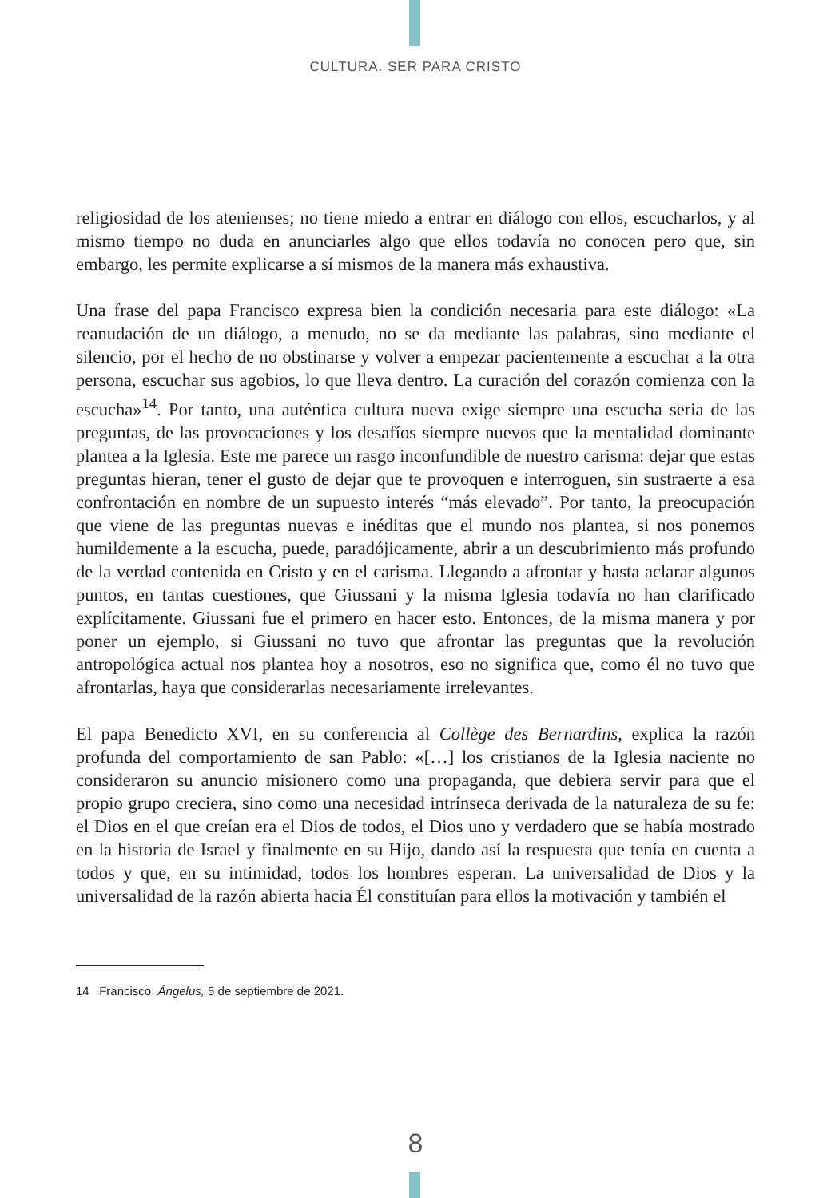CULTURA. SER PARA CRISTO
religiosidad de los atenienses; no tiene miedo a entrar en diálogo con ellos, escucharlos, y al mismo tiempo no duda en anunciarles algo que ellos todavía no conocen pero que, sin embargo, les permite explicarse a sí mismos de la manera más exhaustiva.
Una frase del papa Francisco expresa bien la condición necesaria para este diálogo: «La reanudación de un diálogo, a menudo, no se da mediante las palabras, sino mediante el silencio, por el hecho de no obstinarse y volver a empezar pacientemente a escuchar a la otra persona, escuchar sus agobios, lo que lleva dentro. La curación del corazón comienza con la escucha»<sup>14</sup>. Por tanto, una auténtica cultura nueva exige siempre una escucha seria de las preguntas, de las provocaciones y los desafíos siempre nuevos que la mentalidad dominante plantea a la Iglesia. Este me parece un rasgo inconfundible de nuestro carisma: dejar que estas preguntas hieran, tener el gusto de dejar que te provoquen e interroguen, sin sustraerte a esa confrontación en nombre de un supuesto interés “más elevado”. Por tanto, la preocupación que viene de las preguntas nuevas e inéditas que el mundo nos plantea, si nos ponemos humildemente a la escucha, puede, paradójicamente, abrir a un descubrimiento más profundo de la verdad contenida en Cristo y en el carisma. Llegando a afrontar y hasta aclarar algunos puntos, en tantas cuestiones, que Giussani y la misma Iglesia todavía no han clarificado explícitamente. Giussani fue el primero en hacer esto. Entonces, de la misma manera y por poner un ejemplo, si Giussani no tuvo que afrontar las preguntas que la revolución antropológica actual nos plantea hoy a nosotros, eso no significa que, como él no tuvo que afrontarlas, haya que considerarlas necesariamente irrelevantes.
El papa Benedicto XVI, en su conferencia al Collège des Bernardins, explica la razón profunda del comportamiento de san Pablo: «[…] los cristianos de la Iglesia naciente no consideraron su anuncio misionero como una propaganda, que debiera servir para que el propio grupo creciera, sino como una necesidad intrínseca derivada de la naturaleza de su fe: el Dios en el que creían era el Dios de todos, el Dios uno y verdadero que se había mostrado en la historia de Israel y finalmente en su Hijo, dando así la respuesta que tenía en cuenta a todos y que, en su intimidad, todos los hombres esperan. La universalidad de Dios y la universalidad de la razón abierta hacia Él constituían para ellos la motivación y también el
14 Francisco, Ángelus, 5 de septiembre de 2021.
8